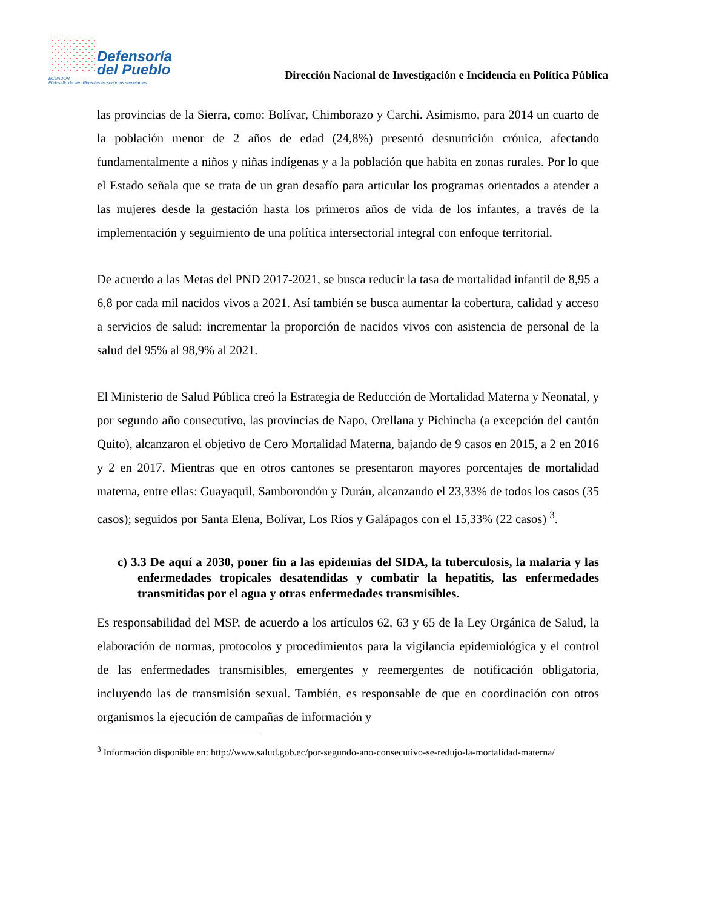Defensoría
del Pueblo
ECUADOR
El desafío de ser diferentes es sentirnos semejantes
Dirección Nacional de Investigación e Incidencia en Política Pública
las provincias de la Sierra, como: Bolívar, Chimborazo y Carchi. Asimismo, para 2014 un cuarto de la población menor de 2 años de edad (24,8%) presentó desnutrición crónica, afectando fundamentalmente a niños y niñas indígenas y a la población que habita en zonas rurales. Por lo que el Estado señala que se trata de un gran desafío para articular los programas orientados a atender a las mujeres desde la gestación hasta los primeros años de vida de los infantes, a través de la implementación y seguimiento de una política intersectorial integral con enfoque territorial.
De acuerdo a las Metas del PND 2017-2021, se busca reducir la tasa de mortalidad infantil de 8,95 a 6,8 por cada mil nacidos vivos a 2021. Así también se busca aumentar la cobertura, calidad y acceso a servicios de salud: incrementar la proporción de nacidos vivos con asistencia de personal de la salud del 95% al 98,9% al 2021.
El Ministerio de Salud Pública creó la Estrategia de Reducción de Mortalidad Materna y Neonatal, y por segundo año consecutivo, las provincias de Napo, Orellana y Pichincha (a excepción del cantón Quito), alcanzaron el objetivo de Cero Mortalidad Materna, bajando de 9 casos en 2015, a 2 en 2016 y 2 en 2017. Mientras que en otros cantones se presentaron mayores porcentajes de mortalidad materna, entre ellas: Guayaquil, Samborondón y Durán, alcanzando el 23,33% de todos los casos (35 casos); seguidos por Santa Elena, Bolívar, Los Ríos y Galápagos con el 15,33% (22 casos) <sup>3</sup>.
c) 3.3 De aquí a 2030, poner fin a las epidemias del SIDA, la tuberculosis, la malaria y las enfermedades tropicales desatendidas y combatir la hepatitis, las enfermedades transmitidas por el agua y otras enfermedades transmisibles.
Es responsabilidad del MSP, de acuerdo a los artículos 62, 63 y 65 de la Ley Orgánica de Salud, la elaboración de normas, protocolos y procedimientos para la vigilancia epidemiológica y el control de las enfermedades transmisibles, emergentes y reemergentes de notificación obligatoria, incluyendo las de transmisión sexual. También, es responsable de que en coordinación con otros organismos la ejecución de campañas de información y
<sup>3</sup> Información disponible en: http://www.salud.gob.ec/por-segundo-ano-consecutivo-se-redujo-la-mortalidad-materna/